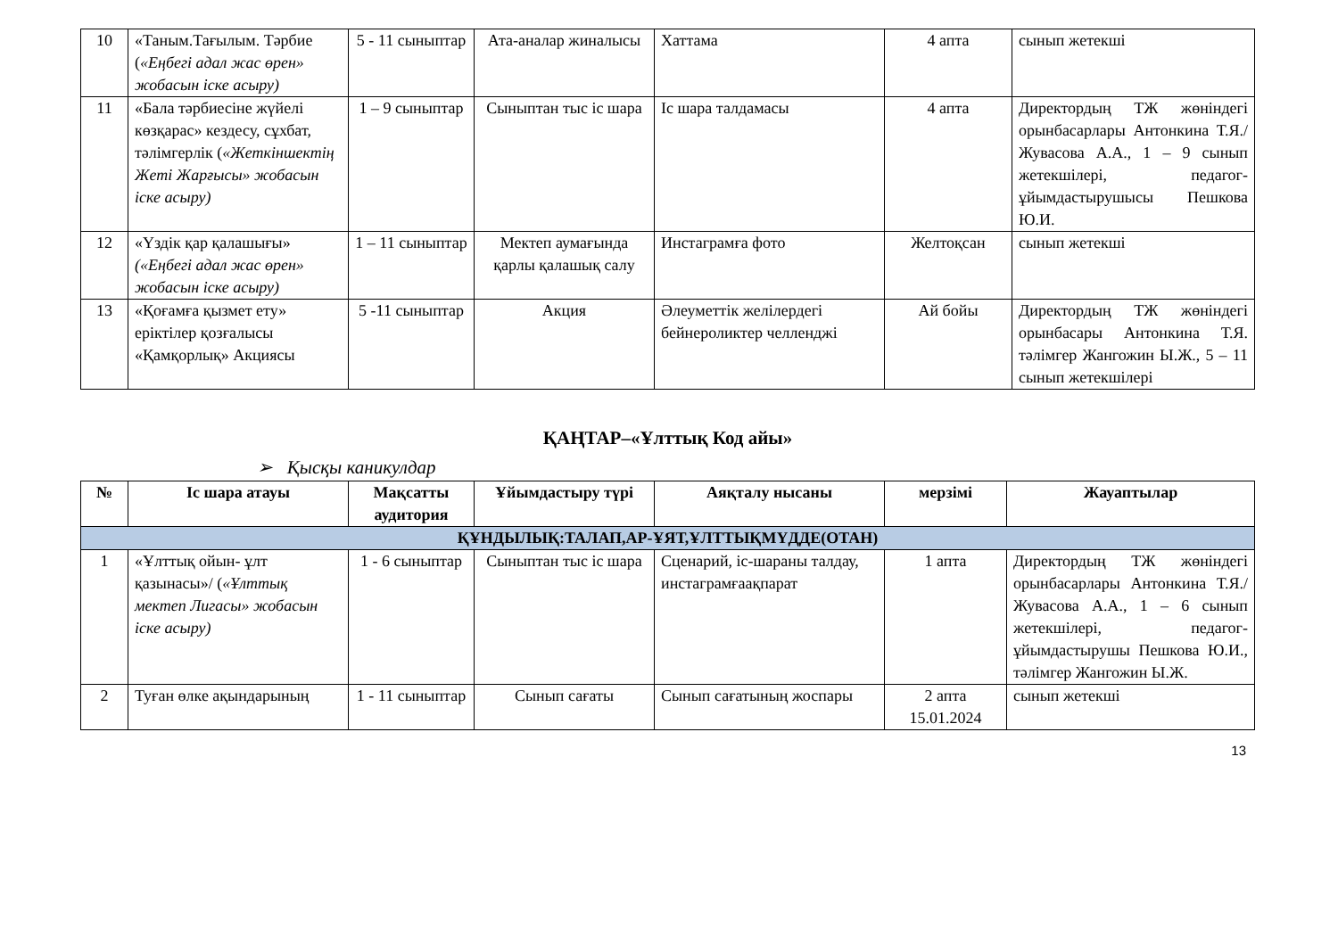| 10 | «Таным.Тағылым. Тәрбие ( «Еңбегі адал жас өрен» жобасын іске асыру) | 5 - 11 сыныптар | Ата-аналар жиналысы | Хаттама | 4 апта | сынып жетекші |
| 11 | «Бала тәрбиесіне жүйелі көзқарас» кездесу, сұхбат, тәлімгерлік ( «Жеткіншектің Жеті Жарғысы» жобасын іске асыру) | 1 – 9 сыныптар | Сыныптан тыс іс шара | Іс шара талдамасы | 4 апта | Директордың ТЖ жөніндегі орынбасарлары Антонкина Т.Я./ Жувасова А.А., 1 – 9 сынып жетекшілері, педагог-ұйымдастырушысы Пешкова Ю.И. |
| 12 | «Үздік қар қалашығы» («Еңбегі адал жас өрен» жобасын іске асыру) | 1 – 11 сыныптар | Мектеп аумағында қарлы қалашық салу | Инстаграмға фото | Желтоқсан | сынып жетекші |
| 13 | «Қоғамға қызмет ету» еріктілер қозғалысы «Қамқорлық» Акциясы | 5 -11 сыныптар | Акция | Әлеуметтік желілердегі бейнероликтер челленджі | Ай бойы | Директордың ТЖ жөніндегі орынбасары Антонкина Т.Я. тәлімгер Жангожин Ы.Ж., 5 – 11 сынып жетекшілері |
ҚАҢТАР–«Ұлттық Код айы»
➢ Қысқы каникулдар
| № | Іс шара атауы | Мақсатты аудитория | Ұйымдастыру түрі | Аяқталу нысаны | мерзімі | Жауаптылар |
| --- | --- | --- | --- | --- | --- | --- |
| ҚҰНДЫЛЫҚ:ТАЛАП,АР-ҰЯТ,ҰЛТТЫҚМҮДДЕ(ОТАН) | | | | | | |
| 1 | «Ұлттық ойын- ұлт қазынасы»/ ( «Ұлттық мектеп Лигасы» жобасын іске асыру) | 1 - 6 сыныптар | Сыныптан тыс іс шара | Сценарий, іс-шараны талдау, инстаграмғаақпарат | 1 апта | Директордың ТЖ жөніндегі орынбасарлары Антонкина Т.Я./ Жувасова А.А., 1 – 6 сынып жетекшілері, педагог-ұйымдастырушы Пешкова Ю.И., тәлімгер Жангожин Ы.Ж. |
| 2 | Туған өлке ақындарының | 1 - 11 сыныптар | Сынып сағаты | Сынып сағатының жоспары | 2 апта 15.01.2024 | сынып жетекші |
13